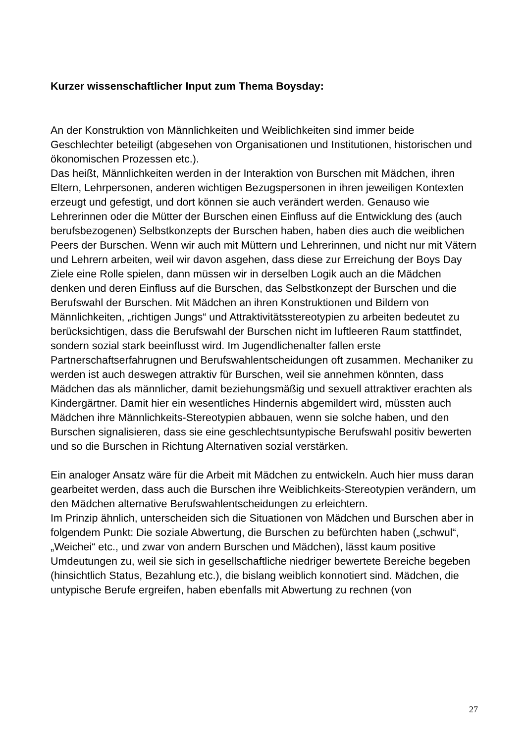Kurzer wissenschaftlicher Input zum Thema Boysday:
An der Konstruktion von Männlichkeiten und Weiblichkeiten sind immer beide Geschlechter beteiligt (abgesehen von Organisationen und Institutionen, historischen und ökonomischen Prozessen etc.).
Das heißt, Männlichkeiten werden in der Interaktion von Burschen mit Mädchen, ihren Eltern, Lehrpersonen, anderen wichtigen Bezugspersonen in ihren jeweiligen Kontexten erzeugt und gefestigt, und dort können sie auch verändert werden. Genauso wie Lehrerinnen oder die Mütter der Burschen einen Einfluss auf die Entwicklung des (auch berufsbezogenen) Selbstkonzepts der Burschen haben, haben dies auch die weiblichen Peers der Burschen. Wenn wir auch mit Müttern und Lehrerinnen, und nicht nur mit Vätern und Lehrern arbeiten, weil wir davon asgehen, dass diese zur Erreichung der Boys Day Ziele eine Rolle spielen, dann müssen wir in derselben Logik auch an die Mädchen denken und deren Einfluss auf die Burschen, das Selbstkonzept der Burschen und die Berufswahl der Burschen. Mit Mädchen an ihren Konstruktionen und Bildern von Männlichkeiten, „richtigen Jungs“ und Attraktivitätsstereotypien zu arbeiten bedeutet zu berücksichtigen, dass die Berufswahl der Burschen nicht im luftleeren Raum stattfindet, sondern sozial stark beeinflusst wird. Im Jugendlichenalter fallen erste Partnerschaftserfahrugnen und Berufswahlentscheidungen oft zusammen. Mechaniker zu werden ist auch deswegen attraktiv für Burschen, weil sie annehmen könnten, dass Mädchen das als männlicher, damit beziehungsmäßig und sexuell attraktiver erachten als Kindergärtner. Damit hier ein wesentliches Hindernis abgemildert wird, müssten auch Mädchen ihre Männlichkeits-Stereotypien abbauen, wenn sie solche haben, und den Burschen signalisieren, dass sie eine geschlechtsuntypische Berufswahl positiv bewerten und so die Burschen in Richtung Alternativen sozial verstärken.
Ein analoger Ansatz wäre für die Arbeit mit Mädchen zu entwickeln. Auch hier muss daran gearbeitet werden, dass auch die Burschen ihre Weiblichkeits-Stereotypien verändern, um den Mädchen alternative Berufswahlentscheidungen zu erleichtern.
Im Prinzip ähnlich, unterscheiden sich die Situationen von Mädchen und Burschen aber in folgendem Punkt: Die soziale Abwertung, die Burschen zu befürchten haben („schwul“, „Weichei“ etc., und zwar von andern Burschen und Mädchen), lässt kaum positive Umdeutungen zu, weil sie sich in gesellschaftliche niedriger bewertete Bereiche begeben (hinsichtlich Status, Bezahlung etc.), die bislang weiblich konnotiert sind. Mädchen, die untypische Berufe ergreifen, haben ebenfalls mit Abwertung zu rechnen (von
27